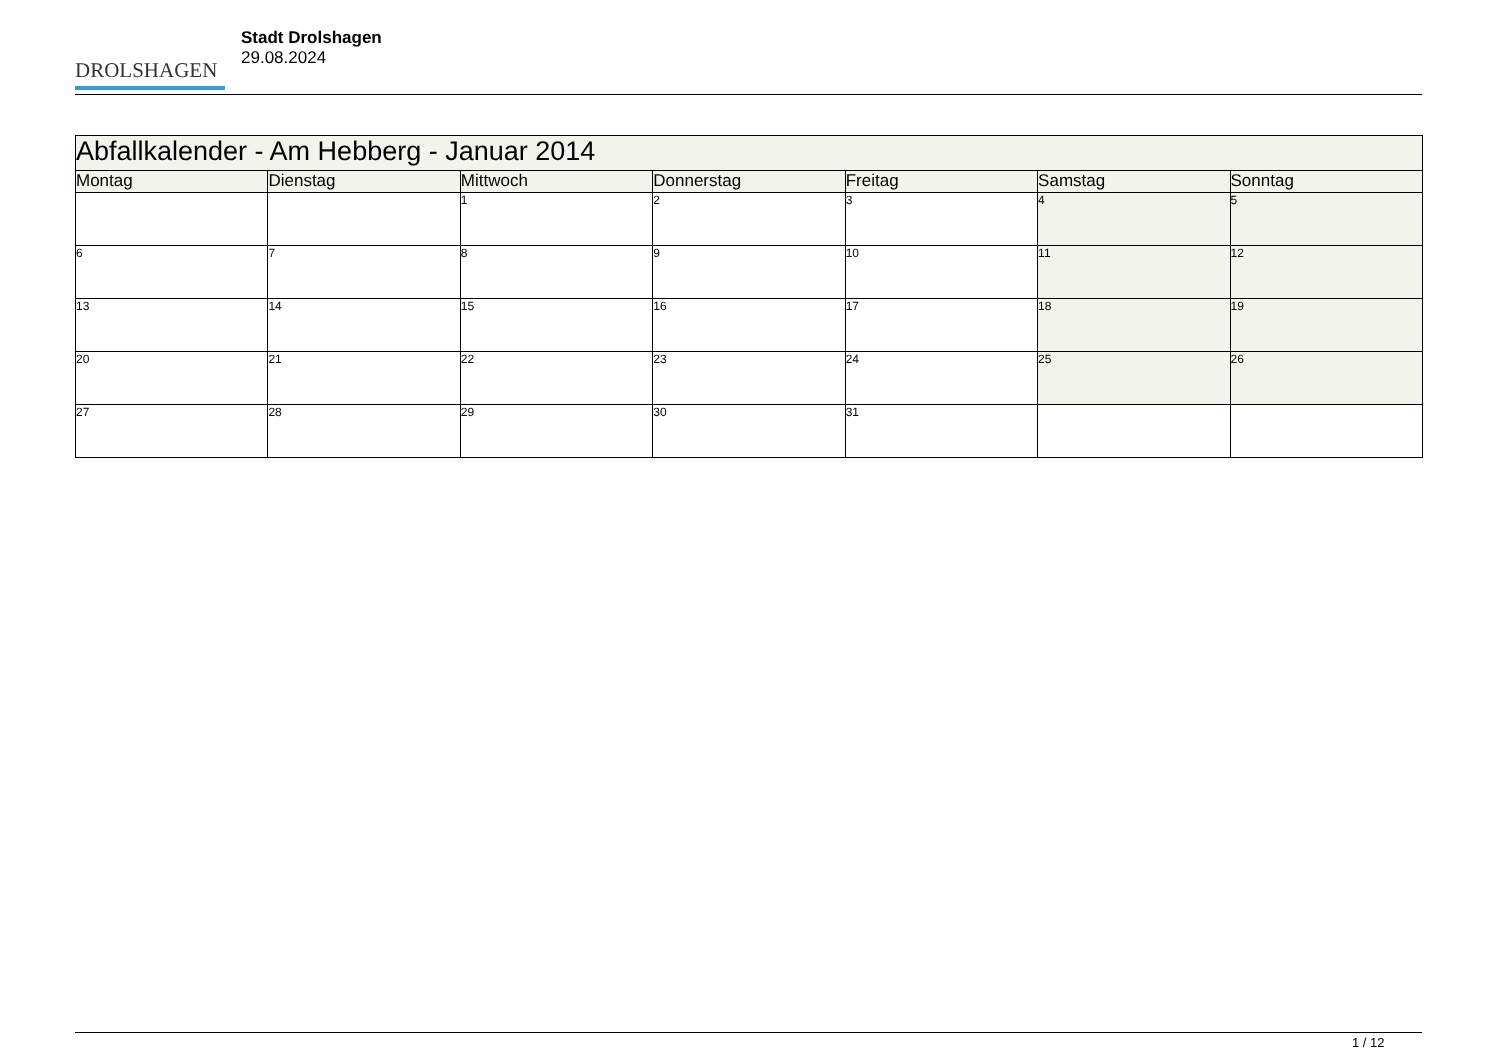DROLSHAGEN
Stadt Drolshagen
29.08.2024
| Abfallkalender - Am Hebberg - Januar 2014 | | | | | | |
| --- | --- | --- | --- | --- | --- | --- |
| Montag | Dienstag | Mittwoch | Donnerstag | Freitag | Samstag | Sonntag |
| | | 1 | 2 | 3 | 4 | 5 |
| 6 | 7 | 8 | 9 | 10 | 11 | 12 |
| 13 | 14 | 15 | 16 | 17 | 18 | 19 |
| 20 | 21 | 22 | 23 | 24 | 25 | 26 |
| 27 | 28 | 29 | 30 | 31 | | |
1 / 12